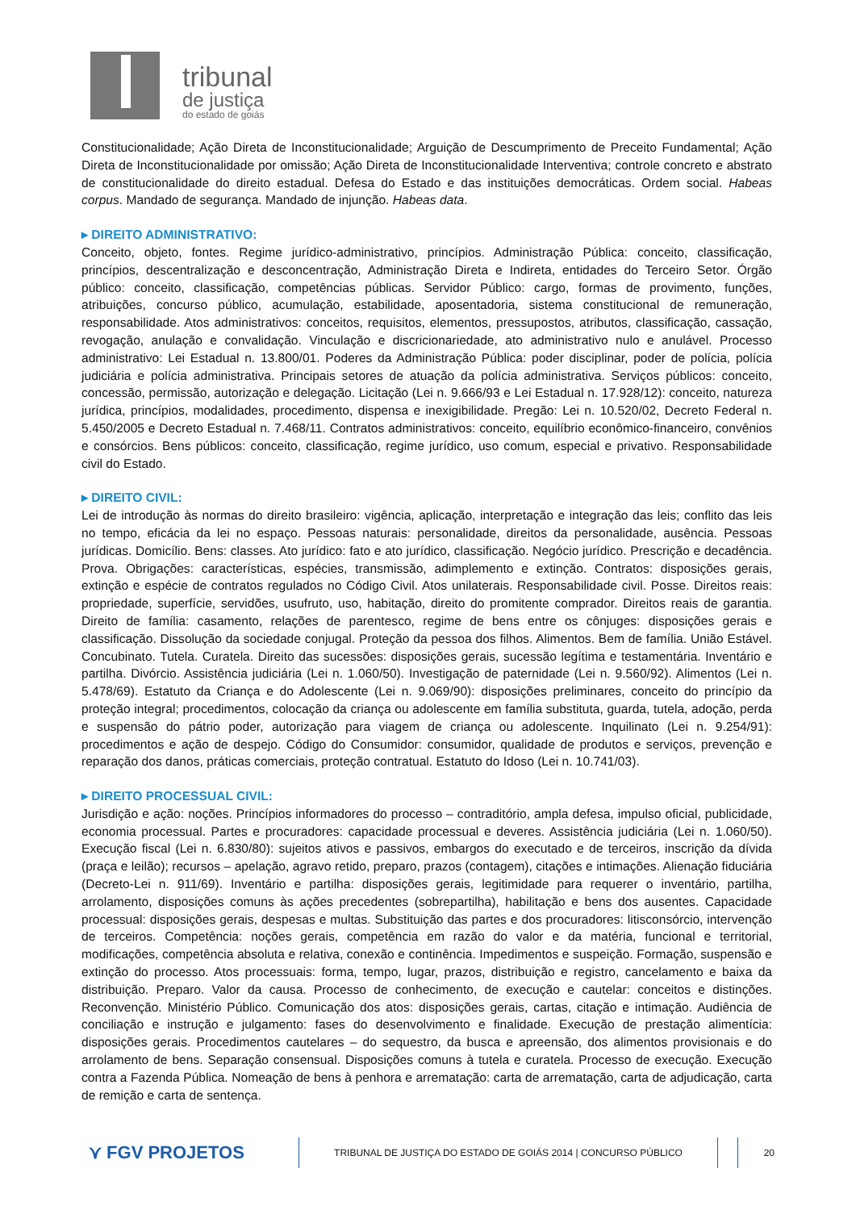tribunal
de justiça
do estado de goiás
Constitucionalidade; Ação Direta de Inconstitucionalidade; Arguição de Descumprimento de Preceito Fundamental; Ação Direta de Inconstitucionalidade por omissão; Ação Direta de Inconstitucionalidade Interventiva; controle concreto e abstrato de constitucionalidade do direito estadual. Defesa do Estado e das instituições democráticas. Ordem social. Habeas corpus. Mandado de segurança. Mandado de injunção. Habeas data.
▸ DIREITO ADMINISTRATIVO:
Conceito, objeto, fontes. Regime jurídico-administrativo, princípios. Administração Pública: conceito, classificação, princípios, descentralização e desconcentração, Administração Direta e Indireta, entidades do Terceiro Setor. Órgão público: conceito, classificação, competências públicas. Servidor Público: cargo, formas de provimento, funções, atribuições, concurso público, acumulação, estabilidade, aposentadoria, sistema constitucional de remuneração, responsabilidade. Atos administrativos: conceitos, requisitos, elementos, pressupostos, atributos, classificação, cassação, revogação, anulação e convalidação. Vinculação e discricionariedade, ato administrativo nulo e anulável. Processo administrativo: Lei Estadual n. 13.800/01. Poderes da Administração Pública: poder disciplinar, poder de polícia, polícia judiciária e polícia administrativa. Principais setores de atuação da polícia administrativa. Serviços públicos: conceito, concessão, permissão, autorização e delegação. Licitação (Lei n. 9.666/93 e Lei Estadual n. 17.928/12): conceito, natureza jurídica, princípios, modalidades, procedimento, dispensa e inexigibilidade. Pregão: Lei n. 10.520/02, Decreto Federal n. 5.450/2005 e Decreto Estadual n. 7.468/11. Contratos administrativos: conceito, equilíbrio econômico-financeiro, convênios e consórcios. Bens públicos: conceito, classificação, regime jurídico, uso comum, especial e privativo. Responsabilidade civil do Estado.
▸ DIREITO CIVIL:
Lei de introdução às normas do direito brasileiro: vigência, aplicação, interpretação e integração das leis; conflito das leis no tempo, eficácia da lei no espaço. Pessoas naturais: personalidade, direitos da personalidade, ausência. Pessoas jurídicas. Domicílio. Bens: classes. Ato jurídico: fato e ato jurídico, classificação. Negócio jurídico. Prescrição e decadência. Prova. Obrigações: características, espécies, transmissão, adimplemento e extinção. Contratos: disposições gerais, extinção e espécie de contratos regulados no Código Civil. Atos unilaterais. Responsabilidade civil. Posse. Direitos reais: propriedade, superfície, servidões, usufruto, uso, habitação, direito do promitente comprador. Direitos reais de garantia. Direito de família: casamento, relações de parentesco, regime de bens entre os cônjuges: disposições gerais e classificação. Dissolução da sociedade conjugal. Proteção da pessoa dos filhos. Alimentos. Bem de família. União Estável. Concubinato. Tutela. Curatela. Direito das sucessões: disposições gerais, sucessão legítima e testamentária. Inventário e partilha. Divórcio. Assistência judiciária (Lei n. 1.060/50). Investigação de paternidade (Lei n. 9.560/92). Alimentos (Lei n. 5.478/69). Estatuto da Criança e do Adolescente (Lei n. 9.069/90): disposições preliminares, conceito do princípio da proteção integral; procedimentos, colocação da criança ou adolescente em família substituta, guarda, tutela, adoção, perda e suspensão do pátrio poder, autorização para viagem de criança ou adolescente. Inquilinato (Lei n. 9.254/91): procedimentos e ação de despejo. Código do Consumidor: consumidor, qualidade de produtos e serviços, prevenção e reparação dos danos, práticas comerciais, proteção contratual. Estatuto do Idoso (Lei n. 10.741/03).
▸ DIREITO PROCESSUAL CIVIL:
Jurisdição e ação: noções. Princípios informadores do processo – contraditório, ampla defesa, impulso oficial, publicidade, economia processual. Partes e procuradores: capacidade processual e deveres. Assistência judiciária (Lei n. 1.060/50). Execução fiscal (Lei n. 6.830/80): sujeitos ativos e passivos, embargos do executado e de terceiros, inscrição da dívida (praça e leilão); recursos – apelação, agravo retido, preparo, prazos (contagem), citações e intimações. Alienação fiduciária (Decreto-Lei n. 911/69). Inventário e partilha: disposições gerais, legitimidade para requerer o inventário, partilha, arrolamento, disposições comuns às ações precedentes (sobrepartilha), habilitação e bens dos ausentes. Capacidade processual: disposições gerais, despesas e multas. Substituição das partes e dos procuradores: litisconsórcio, intervenção de terceiros. Competência: noções gerais, competência em razão do valor e da matéria, funcional e territorial, modificações, competência absoluta e relativa, conexão e continência. Impedimentos e suspeição. Formação, suspensão e extinção do processo. Atos processuais: forma, tempo, lugar, prazos, distribuição e registro, cancelamento e baixa da distribuição. Preparo. Valor da causa. Processo de conhecimento, de execução e cautelar: conceitos e distinções. Reconvenção. Ministério Público. Comunicação dos atos: disposições gerais, cartas, citação e intimação. Audiência de conciliação e instrução e julgamento: fases do desenvolvimento e finalidade. Execução de prestação alimentícia: disposições gerais. Procedimentos cautelares – do sequestro, da busca e apreensão, dos alimentos provisionais e do arrolamento de bens. Separação consensual. Disposições comuns à tutela e curatela. Processo de execução. Execução contra a Fazenda Pública. Nomeação de bens à penhora e arrematação: carta de arrematação, carta de adjudicação, carta de remição e carta de sentença.
⋎ FGV PROJETOS
TRIBUNAL DE JUSTIÇA DO ESTADO DE GOIÁS 2014 | CONCURSO PÚBLICO
20